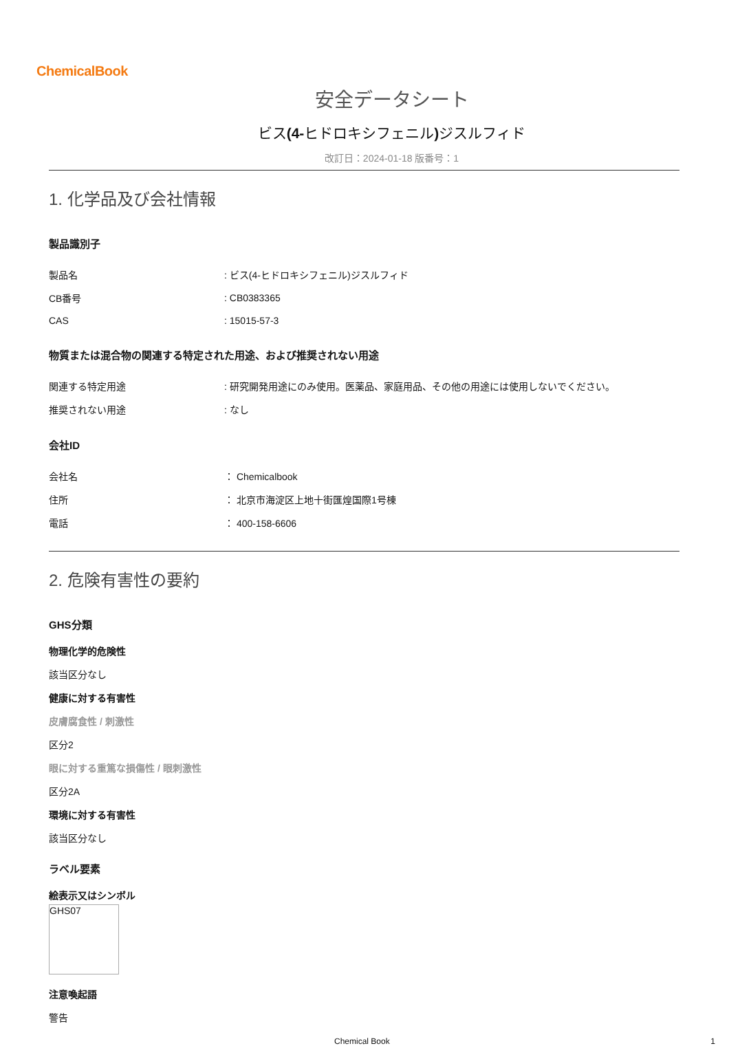ChemicalBook
安全データシート
ビス(4-ヒドロキシフェニル) ジスルフィド
改訂日：2024-01-18 版番号：1
1. 化学品及び会社情報
製品識別子
| 製品名 | : ビス(4-ヒドロキシフェニル)ジスルフィド |
| CB番号 | : CB0383365 |
| CAS | : 15015-57-3 |
物質または混合物の関連する特定された用途、および推奨されない用途
| 関連する特定用途 | : 研究開発用途にのみ使用。医薬品、家庭用品、その他の用途には使用しないでください。 |
| 推奨されない用途 | : なし |
会社ID
| 会社名 | ： Chemicalbook |
| 住所 | ： 北京市海淀区上地十街匯煌国際1号棟 |
| 電話 | ： 400-158-6606 |
2. 危険有害性の要約
GHS分類
物理化学的危険性
該当区分なし
健康に対する有害性
皮膚腐食性 / 刺激性
区分2
眼に対する重篤な損傷性 / 眼刺激性
区分2A
環境に対する有害性
該当区分なし
ラベル要素
絵表示又はシンボル
GHS07
注意喚起語
警告
Chemical Book 1